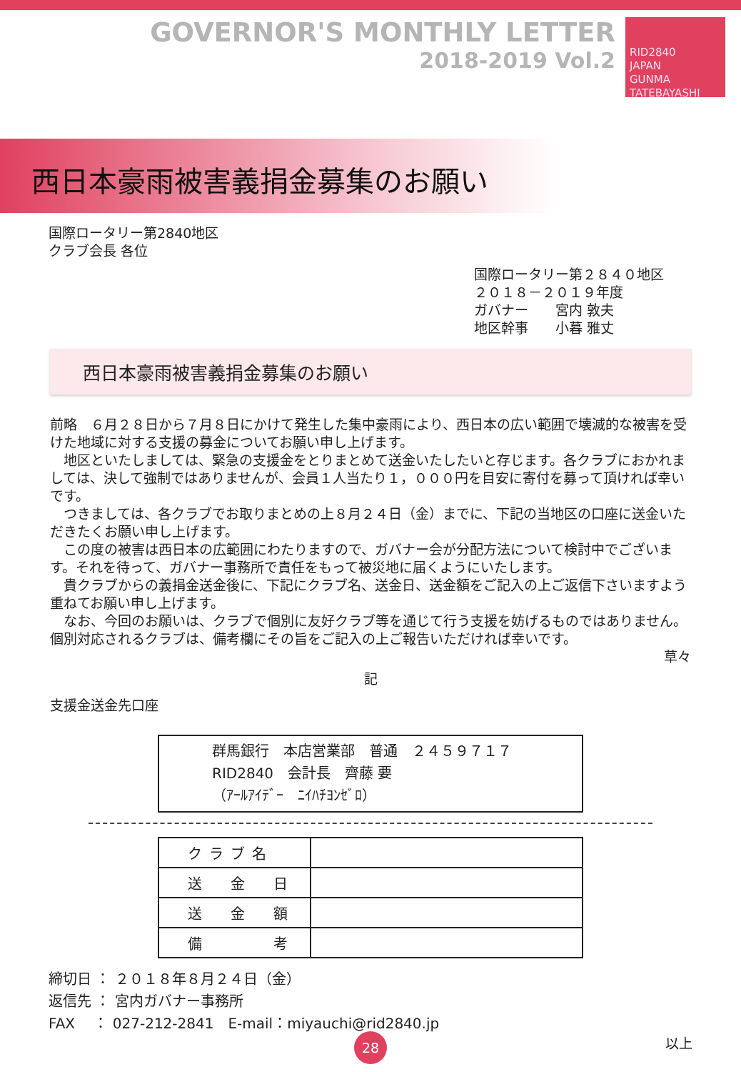GOVERNOR'S MONTHLY LETTER
2018-2019 Vol.2
RID2840
JAPAN
GUNMA TATEBAYASHI
西日本豪雨被害義捐金募集のお願い
国際ロータリー第2840地区
クラブ会長 各位
国際ロータリー第２８４０地区
２０１８－２０１９年度
ガバナー　　宮内 敦夫
地区幹事　　小暮 雅丈
西日本豪雨被害義捐金募集のお願い
前略　６月２８日から７月８日にかけて発生した集中豪雨により、西日本の広い範囲で壊滅的な被害を受けた地域に対する支援の募金についてお願い申し上げます。
　地区といたしましては、緊急の支援金をとりまとめて送金いたしたいと存じます。各クラブにおかれましては、決して強制ではありませんが、会員１人当たり１，０００円を目安に寄付を募って頂ければ幸いです。
　つきましては、各クラブでお取りまとめの上８月２４日（金）までに、下記の当地区の口座に送金いただきたくお願い申し上げます。
　この度の被害は西日本の広範囲にわたりますので、ガバナー会が分配方法について検討中でございます。それを待って、ガバナー事務所で責任をもって被災地に届くようにいたします。
　貴クラブからの義捐金送金後に、下記にクラブ名、送金日、送金額をご記入の上ご返信下さいますよう重ねてお願い申し上げます。
　なお、今回のお願いは、クラブで個別に友好クラブ等を通じて行う支援を妨げるものではありません。個別対応されるクラブは、備考欄にその旨をご記入の上ご報告いただければ幸いです。
草々
記
支援金送金先口座
群馬銀行　本店営業部　普通　２４５９７１７
RID2840　会計長　齊藤 要
（ｱｰﾙｱｲﾃﾞｰ　ﾆｲﾊﾁﾖﾝｾﾞﾛ）
| クラブ名 | |
| 送 金 日 | |
| 送 金 額 | |
| 備 考 | |
締切日 ： ２０１８年８月２４日（金）
返信先 ： 宮内ガバナー事務所
FAX　 ： 027-212-2841　E-mail：miyauchi@rid2840.jp
以上
28